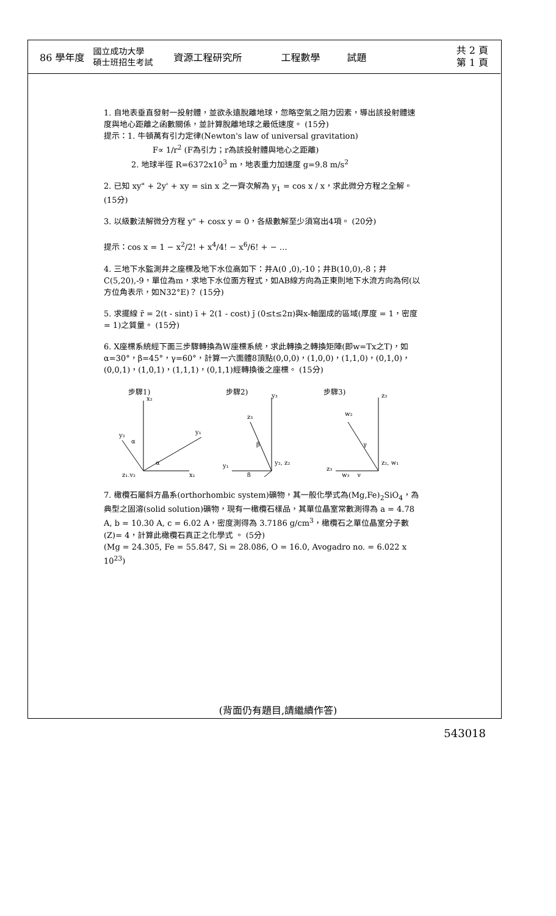86 學年度 國立成功大學
碩士班招生考試 資源工程研究所 工程數學 試題 共 2 頁
第 1 頁
1. 自地表垂直發射一投射體，並欲永遠脫離地球，忽略空氣之阻力因素，導出該投射體速度與地心距離之函數關係，並計算脫離地球之最低速度。 (15分)
提示：1. 牛頓萬有引力定律(Newton's law of universal gravitation)
F∝ 1/r<sup>2</sup> (F為引力；r為該投射體與地心之距離)
2. 地球半徑 R=6372x10<sup>3</sup> m，地表重力加速度 g=9.8 m/s<sup>2</sup>
2. 已知 xy" + 2y' + xy = sin x 之一齊次解為 y<sub>1</sub> = cos x / x，求此微分方程之全解。
(15分)
3. 以級數法解微分方程 y" + cosx y = 0，各級數解至少須寫出4項。 (20分)
提示：cos x = 1 − x<sup>2</sup>/2! + x<sup>4</sup>/4! − x<sup>6</sup>/6! + − …
4. 三地下水監測井之座標及地下水位高如下：井A(0 ,0),-10；井B(10,0),-8；井C(5,20),-9，單位為m，求地下水位面方程式，如AB線方向為正東則地下水流方向為何(以方位角表示，如N32°E)？ (15分)
5. 求擺線 r̄ = 2(t - sint) ī + 2(1 - cost) j̄ (0≤t≤2π)與x-軸圍成的區域(厚度 = 1，密度 = 1)之質量。 (15分)
6. X座標系統經下面三步驟轉換為W座標系統，求此轉換之轉換矩陣(即w=Tx之T)，如α=30°，β=45°，γ=60°，計算一六面體8頂點(0,0,0)，(1,0,0)，(1,1,0)，(0,1,0)，(0,0,1)，(1,0,1)，(1,1,1)，(0,1,1)經轉換後之座標。 (15分)
步驟1)
x₂
y₂
y₁
x₁
α
α
z₁,y₂
步驟2)
y₃
z₃
y₁
y₂, z₂
β
β
步驟3)
z₃
w₂
z₃
z₂, w₁
γ
γ
w₃
7. 橄欖石屬斜方晶系(orthorhombic system)礦物，其一般化學式為(Mg,Fe)<sub>2</sub>SiO<sub>4</sub>，為典型之固溶(solid solution)礦物，現有一橄欖石樣品，其單位晶室常數測得為 a = 4.78 A, b = 10.30 A, c = 6.02 A，密度測得為 3.7186 g/cm<sup>3</sup>，橄欖石之單位晶室分子數(Z)= 4，計算此橄欖石真正之化學式 。 (5分)
(Mg = 24.305, Fe = 55.847, Si = 28.086, O = 16.0, Avogadro no. = 6.022 x 10<sup>23</sup>)
(背面仍有題目,請繼續作答)
543018